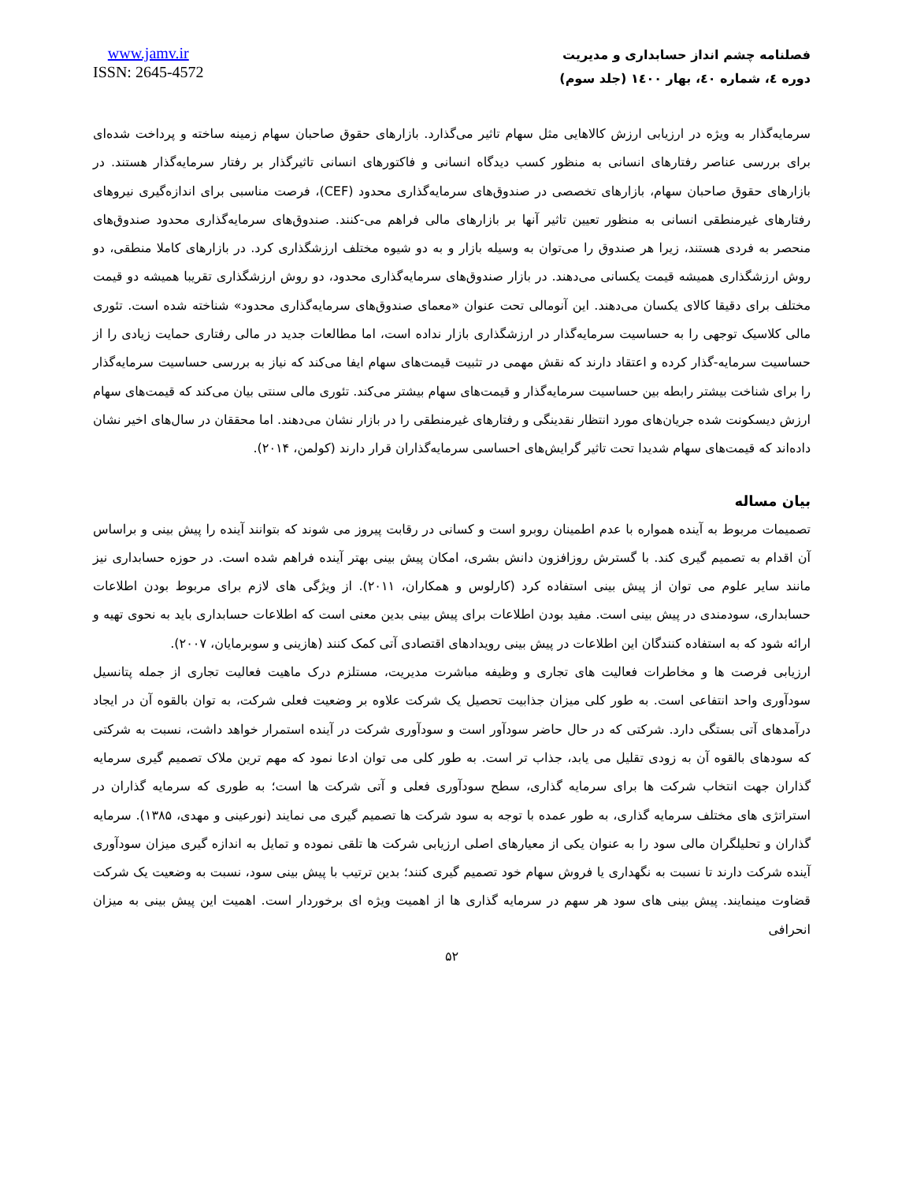www.jamv.ir
ISSN: 2645-4572
فصلنامه چشم انداز حسابداری و مدیریت
دوره ٤، شماره ٤٠، بهار ١٤٠٠ (جلد سوم)
سرمایه‌گذار به ویژه در ارزیابی ارزش کالاهایی مثل سهام تاثیر می‌گذارد. بازارهای حقوق صاحبان سهام زمینه ساخته و پرداخت شده‌ای برای بررسی عناصر رفتارهای انسانی به منظور کسب دیدگاه انسانی و فاکتورهای انسانی تاثیرگذار بر رفتار سرمایه‌گذار هستند. در بازارهای حقوق صاحبان سهام، بازارهای تخصصی در صندوق‌های سرمایه‌گذاری محدود (CEF)، فرصت مناسبی برای اندازه‌گیری نیروهای رفتارهای غیرمنطقی انسانی به منظور تعیین تاثیر آنها بر بازارهای مالی فراهم می-کنند. صندوق‌های سرمایه‌گذاری محدود صندوق‌های منحصر به فردی هستند، زیرا هر صندوق را می‌توان به وسیله بازار و به دو شیوه مختلف ارزشگذاری کرد. در بازارهای کاملا منطقی، دو روش ارزشگذاری همیشه قیمت یکسانی می‌دهند. در بازار صندوق‌های سرمایه‌گذاری محدود، دو روش ارزشگذاری تقریبا همیشه دو قیمت مختلف برای دقیقا کالای یکسان می‌دهند. این آنومالی تحت عنوان «معمای صندوق‌های سرمایه‌گذاری محدود» شناخته شده است. تئوری مالی کلاسیک توجهی را به حساسیت سرمایه‌گذار در ارزشگذاری بازار نداده است، اما مطالعات جدید در مالی رفتاری حمایت زیادی را از حساسیت سرمایه-گذار کرده و اعتقاد دارند که نقش مهمی در تثبیت قیمت‌های سهام ایفا می‌کند که نیاز به بررسی حساسیت سرمایه‌گذار را برای شناخت بیشتر رابطه بین حساسیت سرمایه‌گذار و قیمت‌های سهام بیشتر می‌کند. تئوری مالی سنتی بیان می‌کند که قیمت‌های سهام ارزش دیسکونت شده جریان‌های مورد انتظار نقدینگی و رفتارهای غیرمنطقی را در بازار نشان می‌دهند. اما محققان در سال‌های اخیر نشان داده‌اند که قیمت‌های سهام شدیدا تحت تاثیر گرایش‌های احساسی سرمایه‌گذاران قرار دارند (کولمن، ۲۰۱۴).
بیان مساله
تصمیمات مربوط به آینده همواره با عدم اطمینان روبرو است و کسانی در رقابت پیروز می شوند که بتوانند آینده را پیش بینی و براساس آن اقدام به تصمیم گیری کند. با گسترش روزافزون دانش بشری، امکان پیش بینی بهتر آینده فراهم شده است. در حوزه حسابداری نیز مانند سایر علوم می توان از پیش بینی استفاده کرد (کارلوس و همکاران، ۲۰۱۱). از ویژگی های لازم برای مربوط بودن اطلاعات حسابداری، سودمندی در پیش بینی است. مفید بودن اطلاعات برای پیش بینی بدین معنی است که اطلاعات حسابداری باید به نحوی تهیه و ارائه شود که به استفاده کنندگان این اطلاعات در پیش بینی رویدادهای اقتصادی آتی کمک کنند (هازینی و سوبرمایان، ۲۰۰۷).
ارزیابی فرصت ها و مخاطرات فعالیت های تجاری و وظیفه مباشرت مدیریت، مستلزم درک ماهیت فعالیت تجاری از جمله پتانسیل سودآوری واحد انتفاعی است. به طور کلی میزان جذابیت تحصیل یک شرکت علاوه بر وضعیت فعلی شرکت، به توان بالقوه آن در ایجاد درآمدهای آتی بستگی دارد. شرکتی که در حال حاضر سودآور است و سودآوری شرکت در آینده استمرار خواهد داشت، نسبت به شرکتی که سودهای بالقوه آن به زودی تقلیل می یابد، جذاب تر است. به طور کلی می توان ادعا نمود که مهم ترین ملاک تصمیم گیری سرمایه گذاران جهت انتخاب شرکت ها برای سرمایه گذاری، سطح سودآوری فعلی و آتی شرکت ها است؛ به طوری که سرمایه گذاران در استراتژی های مختلف سرمایه گذاری، به طور عمده با توجه به سود شرکت ها تصمیم گیری می نمایند (نورعینی و مهدی، ۱۳۸۵). سرمایه گذاران و تحلیلگران مالی سود را به عنوان یکی از معیارهای اصلی ارزیابی شرکت ها تلقی نموده و تمایل به اندازه گیری میزان سودآوری آینده شرکت دارند تا نسبت به نگهداری یا فروش سهام خود تصمیم گیری کنند؛ بدین ترتیب با پیش بینی سود، نسبت به وضعیت یک شرکت قضاوت مینمایند. پیش بینی های سود هر سهم در سرمایه گذاری ها از اهمیت ویژه ای برخوردار است. اهمیت این پیش بینی به میزان انحرافی
۵۲